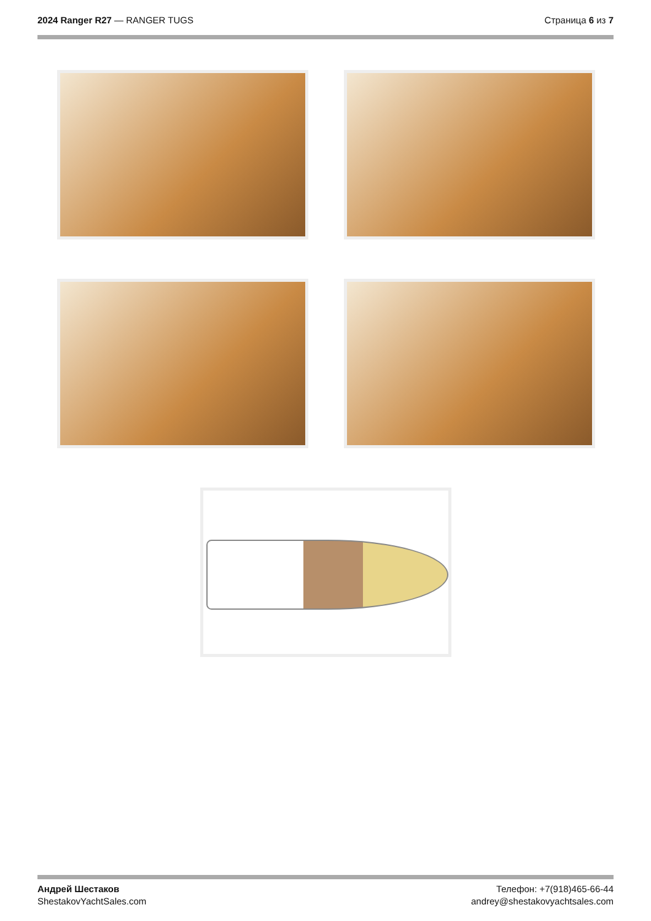2024 Ranger R27 — RANGER TUGS Страница 6 из 7
Андрей Шестаков
ShestakovYachtSales.com
Телефон: +7(918)465-66-44
andrey@shestakovyachtsales.com